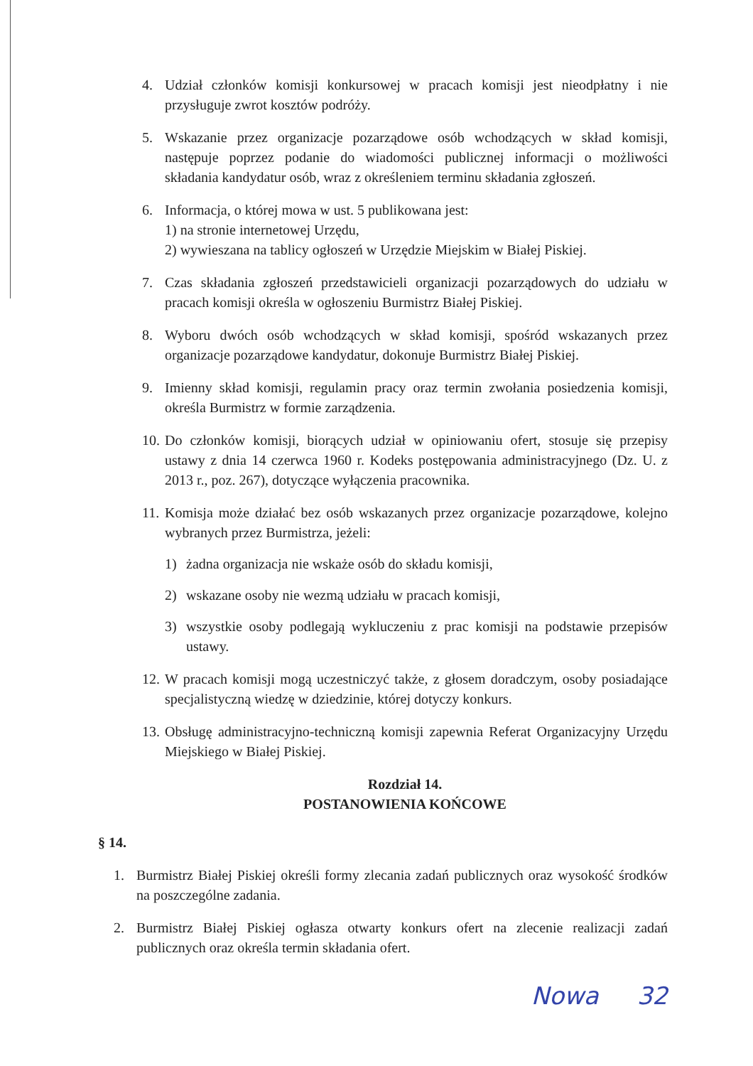4. Udział członków komisji konkursowej w pracach komisji jest nieodpłatny i nie przysługuje zwrot kosztów podróży.
5. Wskazanie przez organizacje pozarządowe osób wchodzących w skład komisji, następuje poprzez podanie do wiadomości publicznej informacji o możliwości składania kandydatur osób, wraz z określeniem terminu składania zgłoszeń.
6. Informacja, o której mowa w ust. 5 publikowana jest:
1) na stronie internetowej Urzędu,
2) wywieszana na tablicy ogłoszeń w Urzędzie Miejskim w Białej Piskiej.
7. Czas składania zgłoszeń przedstawicieli organizacji pozarządowych do udziału w pracach komisji określa w ogłoszeniu Burmistrz Białej Piskiej.
8. Wyboru dwóch osób wchodzących w skład komisji, spośród wskazanych przez organizacje pozarządowe kandydatur, dokonuje Burmistrz Białej Piskiej.
9. Imienny skład komisji, regulamin pracy oraz termin zwołania posiedzenia komisji, określa Burmistrz w formie zarządzenia.
10.
Do członków komisji, biorących udział w opiniowaniu ofert, stosuje się przepisy ustawy z dnia 14 czerwca 1960 r. Kodeks postępowania administracyjnego (Dz. U. z 2013 r., poz. 267), dotyczące wyłączenia pracownika.
11.
Komisja może działać bez osób wskazanych przez organizacje pozarządowe, kolejno wybranych przez Burmistrza, jeżeli:
1) żadna organizacja nie wskaże osób do składu komisji,
2) wskazane osoby nie wezmą udziału w pracach komisji,
3) wszystkie osoby podlegają wykluczeniu z prac komisji na podstawie przepisów ustawy.
12.
W pracach komisji mogą uczestniczyć także, z głosem doradczym, osoby posiadające specjalistyczną wiedzę w dziedzinie, której dotyczy konkurs.
13.
Obsługę administracyjno-techniczną komisji zapewnia Referat Organizacyjny Urzędu Miejskiego w Białej Piskiej.
Rozdział 14.
POSTANOWIENIA KOŃCOWE
§ 14.
1. Burmistrz Białej Piskiej określi formy zlecania zadań publicznych oraz wysokość środków na poszczególne zadania.
2. Burmistrz Białej Piskiej ogłasza otwarty konkurs ofert na zlecenie realizacji zadań publicznych oraz określa termin składania ofert.
Nowa 32